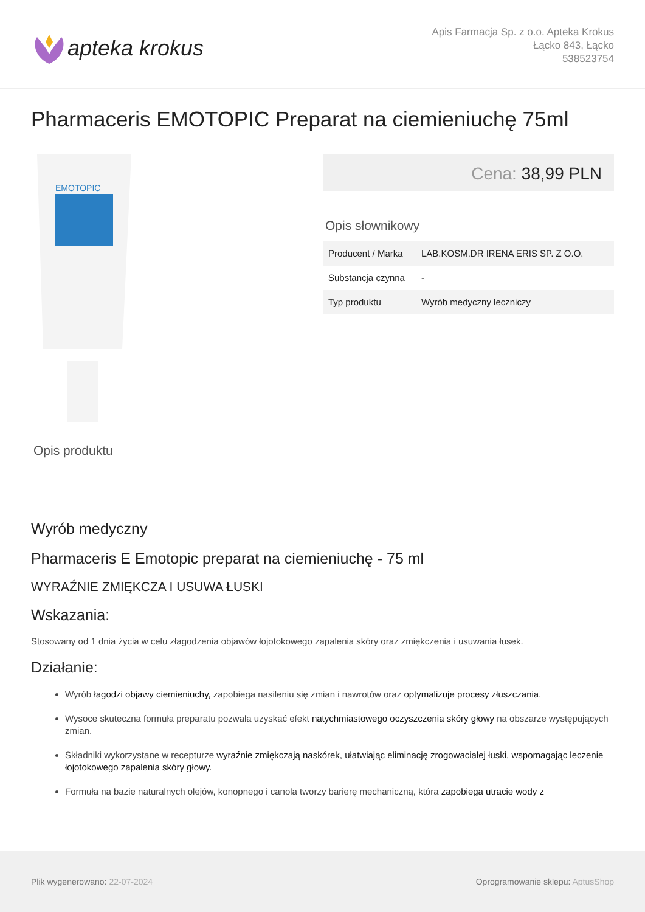apteka krokus
Apis Farmacja Sp. z o.o. Apteka Krokus
Łącko 843, Łącko
538523754
Pharmaceris EMOTOPIC Preparat na ciemieniuchę 75ml
EMOTOPIC
Cena: 38,99 PLN
Opis słownikowy
| Producent / Marka | LAB.KOSM.DR IRENA ERIS SP. Z O.O. |
| Substancja czynna | - |
| Typ produktu | Wyrób medyczny leczniczy |
Opis produktu
Wyrób medyczny
Pharmaceris E Emotopic preparat na ciemieniuchę - 75 ml
WYRAŹNIE ZMIĘKCZA I USUWA ŁUSKI
Wskazania:
Stosowany od 1 dnia życia w celu złagodzenia objawów łojotokowego zapalenia skóry oraz zmiękczenia i usuwania łusek.
Działanie:
Wyrób łagodzi objawy ciemieniuchy, zapobiega nasileniu się zmian i nawrotów oraz optymalizuje procesy złuszczania.
Wysoce skuteczna formuła preparatu pozwala uzyskać efekt natychmiastowego oczyszczenia skóry głowy na obszarze występujących zmian.
Składniki wykorzystane w recepturze wyraźnie zmiękczają naskórek, ułatwiając eliminację zrogowaciałej łuski, wspomagając leczenie łojotokowego zapalenia skóry głowy.
Formuła na bazie naturalnych olejów, konopnego i canola tworzy barierę mechaniczną, która zapobiega utracie wody z
Plik wygenerowano: 22-07-2024
Oprogramowanie sklepu: AptusShop